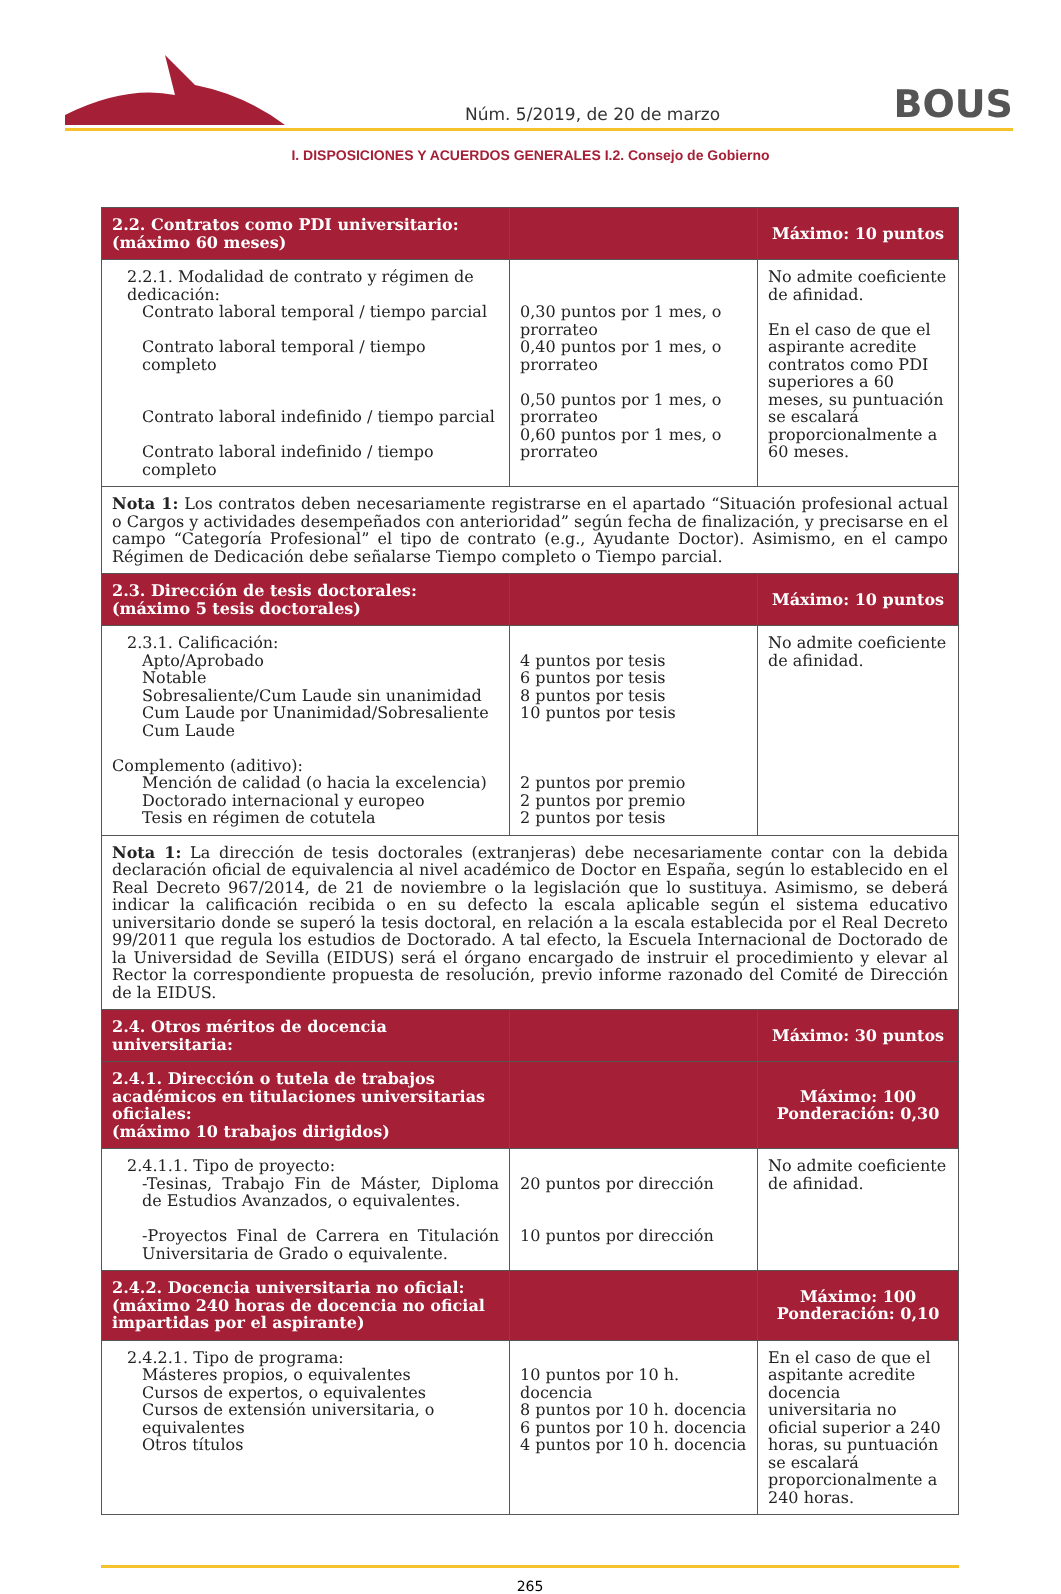Núm. 5/2019, de 20 de marzo BOUS
I. DISPOSICIONES Y ACUERDOS GENERALES I.2. Consejo de Gobierno
| 2.2. Contratos como PDI universitario: (máximo 60 meses) | | Máximo: 10 puntos |
| 2.2.1. Modalidad de contrato y régimen de dedicación: Contrato laboral temporal / tiempo parcial Contrato laboral temporal / tiempo completo Contrato laboral indefinido / tiempo parcial Contrato laboral indefinido / tiempo completo | 0,30 puntos por 1 mes, o prorrateo 0,40 puntos por 1 mes, o prorrateo 0,50 puntos por 1 mes, o prorrateo 0,60 puntos por 1 mes, o prorrateo | No admite coeficiente de afinidad. En el caso de que el aspirante acredite contratos como PDI superiores a 60 meses, su puntuación se escalará proporcionalmente a 60 meses. |
| Nota 1: Los contratos deben necesariamente registrarse en el apartado “Situación profesional actual o Cargos y actividades desempeñados con anterioridad” según fecha de finalización, y precisarse en el campo “Categoría Profesional” el tipo de contrato (e.g., Ayudante Doctor). Asimismo, en el campo Régimen de Dedicación debe señalarse Tiempo completo o Tiempo parcial. | | |
| 2.3. Dirección de tesis doctorales: (máximo 5 tesis doctorales) | | Máximo: 10 puntos |
| 2.3.1. Calificación: Apto/Aprobado Notable Sobresaliente/Cum Laude sin unanimidad Cum Laude por Unanimidad/Sobresaliente Cum Laude Complemento (aditivo): Mención de calidad (o hacia la excelencia) Doctorado internacional y europeo Tesis en régimen de cotutela | 4 puntos por tesis 6 puntos por tesis 8 puntos por tesis 10 puntos por tesis 2 puntos por premio 2 puntos por premio 2 puntos por tesis | No admite coeficiente de afinidad. |
| Nota 1: La dirección de tesis doctorales (extranjeras) debe necesariamente contar con la debida declaración oficial de equivalencia al nivel académico de Doctor en España, según lo establecido en el Real Decreto 967/2014, de 21 de noviembre o la legislación que lo sustituya. Asimismo, se deberá indicar la calificación recibida o en su defecto la escala aplicable según el sistema educativo universitario donde se superó la tesis doctoral, en relación a la escala establecida por el Real Decreto 99/2011 que regula los estudios de Doctorado. A tal efecto, la Escuela Internacional de Doctorado de la Universidad de Sevilla (EIDUS) será el órgano encargado de instruir el procedimiento y elevar al Rector la correspondiente propuesta de resolución, previo informe razonado del Comité de Dirección de la EIDUS. | | |
| 2.4. Otros méritos de docencia universitaria: | | Máximo: 30 puntos |
| 2.4.1. Dirección o tutela de trabajos académicos en titulaciones universitarias oficiales: (máximo 10 trabajos dirigidos) | | Máximo: 100 Ponderación: 0,30 |
| 2.4.1.1. Tipo de proyecto: -Tesinas, Trabajo Fin de Máster, Diploma de Estudios Avanzados, o equivalentes. -Proyectos Final de Carrera en Titulación Universitaria de Grado o equivalente. | 20 puntos por dirección 10 puntos por dirección | No admite coeficiente de afinidad. |
| 2.4.2. Docencia universitaria no oficial: (máximo 240 horas de docencia no oficial impartidas por el aspirante) | | Máximo: 100 Ponderación: 0,10 |
| 2.4.2.1. Tipo de programa: Másteres propios, o equivalentes Cursos de expertos, o equivalentes Cursos de extensión universitaria, o equivalentes Otros títulos | 10 puntos por 10 h. docencia 8 puntos por 10 h. docencia 6 puntos por 10 h. docencia 4 puntos por 10 h. docencia | En el caso de que el aspitante acredite docencia universitaria no oficial superior a 240 horas, su puntuación se escalará proporcionalmente a 240 horas. |
265